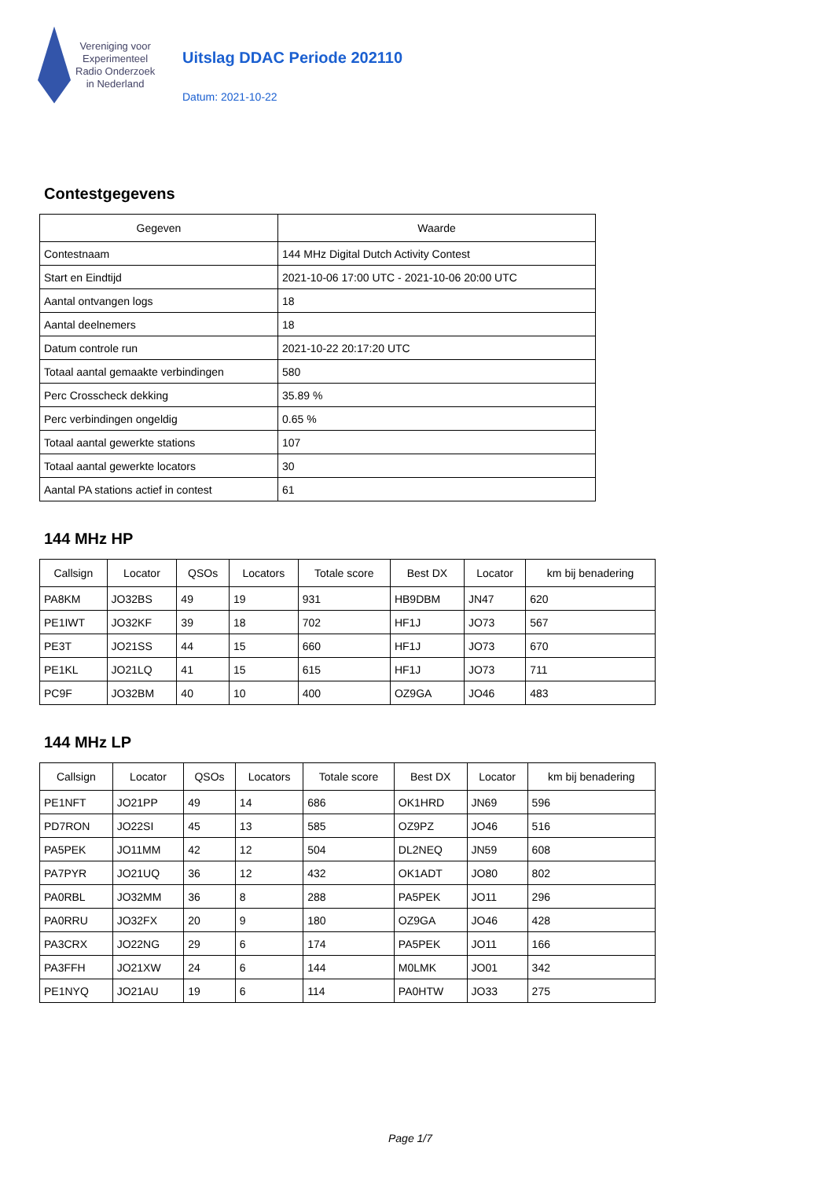Vereniging voor
Experimenteel
Radio Onderzoek
in Nederland
Uitslag DDAC Periode 202110
Datum: 2021-10-22
Contestgegevens
| Gegeven | Waarde |
| --- | --- |
| Contestnaam | 144 MHz Digital Dutch Activity Contest |
| Start en Eindtijd | 2021-10-06 17:00 UTC - 2021-10-06 20:00 UTC |
| Aantal ontvangen logs | 18 |
| Aantal deelnemers | 18 |
| Datum controle run | 2021-10-22 20:17:20 UTC |
| Totaal aantal gemaakte verbindingen | 580 |
| Perc Crosscheck dekking | 35.89 % |
| Perc verbindingen ongeldig | 0.65 % |
| Totaal aantal gewerkte stations | 107 |
| Totaal aantal gewerkte locators | 30 |
| Aantal PA stations actief in contest | 61 |
144 MHz HP
| Callsign | Locator | QSOs | Locators | Totale score | Best DX | Locator | km bij benadering |
| --- | --- | --- | --- | --- | --- | --- | --- |
| PA8KM | JO32BS | 49 | 19 | 931 | HB9DBM | JN47 | 620 |
| PE1IWT | JO32KF | 39 | 18 | 702 | HF1J | JO73 | 567 |
| PE3T | JO21SS | 44 | 15 | 660 | HF1J | JO73 | 670 |
| PE1KL | JO21LQ | 41 | 15 | 615 | HF1J | JO73 | 711 |
| PC9F | JO32BM | 40 | 10 | 400 | OZ9GA | JO46 | 483 |
144 MHz LP
| Callsign | Locator | QSOs | Locators | Totale score | Best DX | Locator | km bij benadering |
| --- | --- | --- | --- | --- | --- | --- | --- |
| PE1NFT | JO21PP | 49 | 14 | 686 | OK1HRD | JN69 | 596 |
| PD7RON | JO22SI | 45 | 13 | 585 | OZ9PZ | JO46 | 516 |
| PA5PEK | JO11MM | 42 | 12 | 504 | DL2NEQ | JN59 | 608 |
| PA7PYR | JO21UQ | 36 | 12 | 432 | OK1ADT | JO80 | 802 |
| PA0RBL | JO32MM | 36 | 8 | 288 | PA5PEK | JO11 | 296 |
| PA0RRU | JO32FX | 20 | 9 | 180 | OZ9GA | JO46 | 428 |
| PA3CRX | JO22NG | 29 | 6 | 174 | PA5PEK | JO11 | 166 |
| PA3FFH | JO21XW | 24 | 6 | 144 | M0LMK | JO01 | 342 |
| PE1NYQ | JO21AU | 19 | 6 | 114 | PA0HTW | JO33 | 275 |
Page 1/7